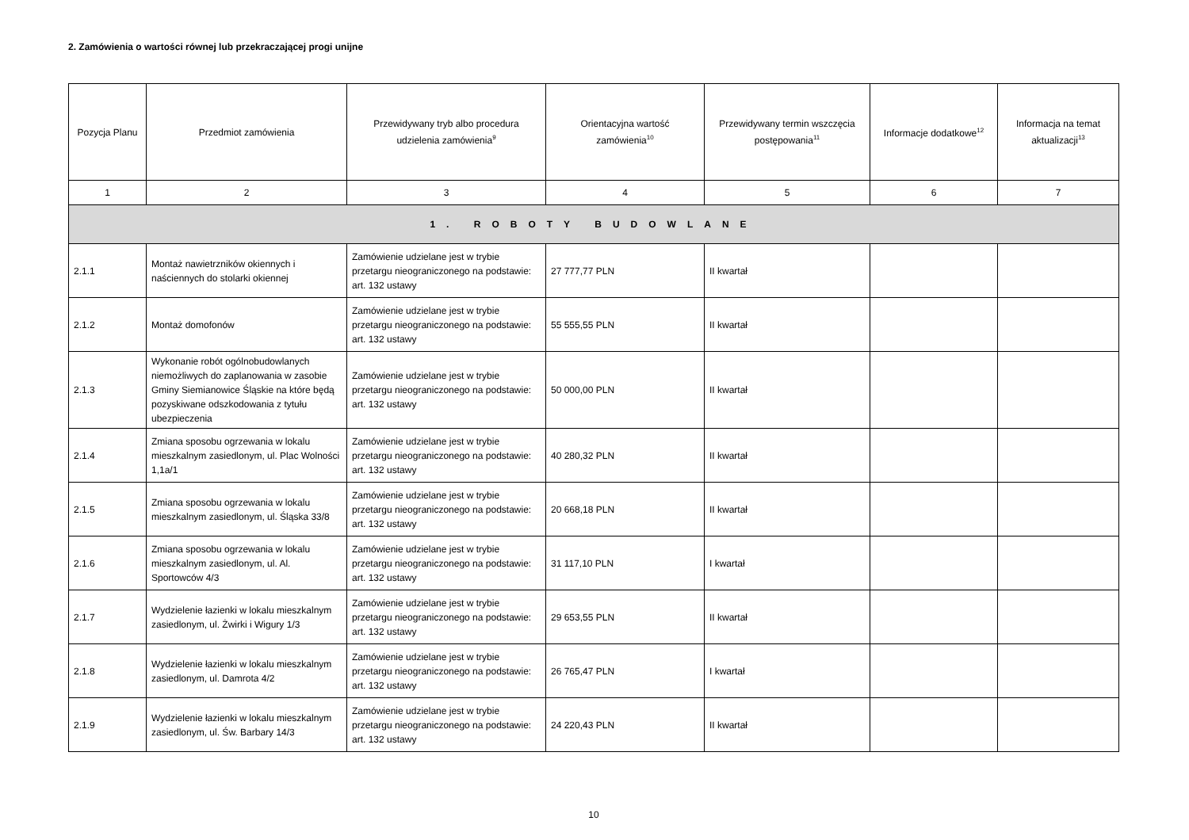2. Zamówienia o wartości równej lub przekraczającej progi unijne
| Pozycja Planu | Przedmiot zamówienia | Przewidywany tryb albo procedura udzielenia zamówienia<sup>9</sup> | Orientacyjna wartość zamówienia<sup>10</sup> | Przewidywany termin wszczęcia postępowania<sup>11</sup> | Informacje dodatkowe<sup>12</sup> | Informacja na temat aktualizacji<sup>13</sup> |
| --- | --- | --- | --- | --- | --- | --- |
| 1 | 2 | 3 | 4 | 5 | 6 | 7 |
| 1. ROBOTY BUDOWLANE | | | | | | |
| 2.1.1 | Montaż nawietrzników okiennych i naściennych do stolarki okiennej | Zamówienie udzielane jest w trybie przetargu nieograniczonego na podstawie: art. 132 ustawy | 27 777,77 PLN | II kwartał | | |
| 2.1.2 | Montaż domofonów | Zamówienie udzielane jest w trybie przetargu nieograniczonego na podstawie: art. 132 ustawy | 55 555,55 PLN | II kwartał | | |
| 2.1.3 | Wykonanie robót ogólnobudowlanych niemożliwych do zaplanowania w zasobie Gminy Siemianowice Śląskie na które będą pozyskiwane odszkodowania z tytułu ubezpieczenia | Zamówienie udzielane jest w trybie przetargu nieograniczonego na podstawie: art. 132 ustawy | 50 000,00 PLN | II kwartał | | |
| 2.1.4 | Zmiana sposobu ogrzewania w lokalu mieszkalnym zasiedlonym, ul. Plac Wolności 1,1a/1 | Zamówienie udzielane jest w trybie przetargu nieograniczonego na podstawie: art. 132 ustawy | 40 280,32 PLN | II kwartał | | |
| 2.1.5 | Zmiana sposobu ogrzewania w lokalu mieszkalnym zasiedlonym, ul. Śląska 33/8 | Zamówienie udzielane jest w trybie przetargu nieograniczonego na podstawie: art. 132 ustawy | 20 668,18 PLN | II kwartał | | |
| 2.1.6 | Zmiana sposobu ogrzewania w lokalu mieszkalnym zasiedlonym, ul. Al. Sportowców 4/3 | Zamówienie udzielane jest w trybie przetargu nieograniczonego na podstawie: art. 132 ustawy | 31 117,10 PLN | I kwartał | | |
| 2.1.7 | Wydzielenie łazienki w lokalu mieszkalnym zasiedlonym, ul. Żwirki i Wigury 1/3 | Zamówienie udzielane jest w trybie przetargu nieograniczonego na podstawie: art. 132 ustawy | 29 653,55 PLN | II kwartał | | |
| 2.1.8 | Wydzielenie łazienki w lokalu mieszkalnym zasiedlonym, ul. Damrota 4/2 | Zamówienie udzielane jest w trybie przetargu nieograniczonego na podstawie: art. 132 ustawy | 26 765,47 PLN | I kwartał | | |
| 2.1.9 | Wydzielenie łazienki w lokalu mieszkalnym zasiedlonym, ul. Św. Barbary 14/3 | Zamówienie udzielane jest w trybie przetargu nieograniczonego na podstawie: art. 132 ustawy | 24 220,43 PLN | II kwartał | | |
10